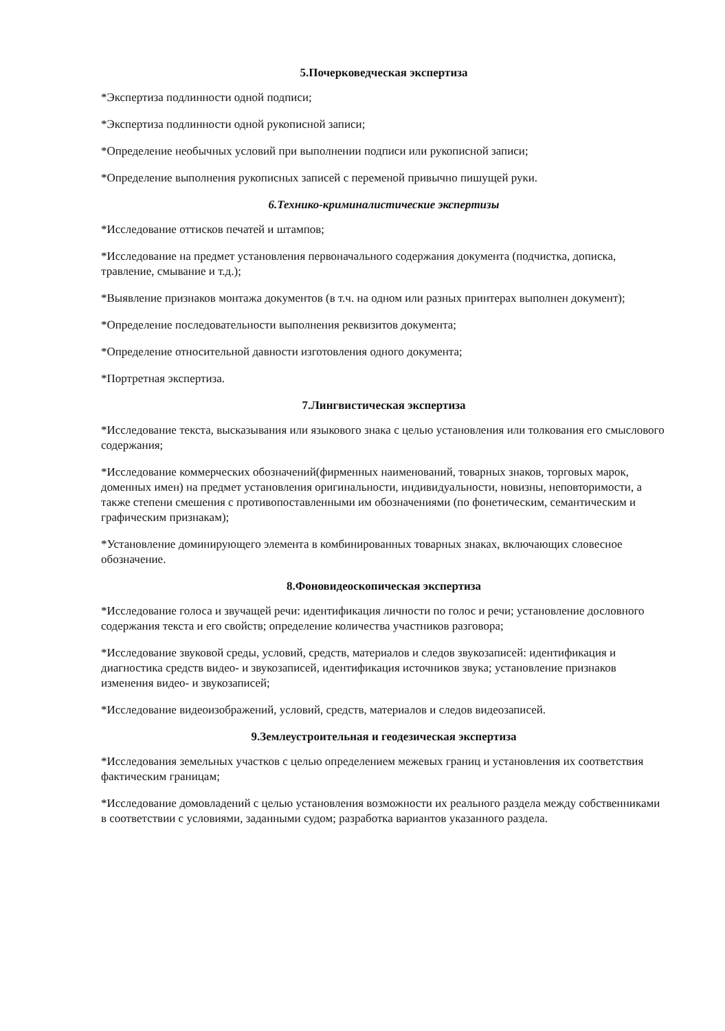5.Почерковедческая экспертиза
*Экспертиза подлинности одной подписи;
*Экспертиза подлинности одной рукописной записи;
*Определение необычных условий при выполнении подписи или рукописной записи;
*Определение выполнения рукописных записей с переменой привычно пишущей руки.
6.Технико-криминалистические экспертизы
*Исследование оттисков печатей и штампов;
*Исследование на предмет установления первоначального содержания документа (подчистка, дописка, травление, смывание и т.д.);
*Выявление признаков монтажа документов (в т.ч. на одном или разных принтерах выполнен документ);
*Определение последовательности выполнения реквизитов документа;
*Определение относительной давности изготовления одного документа;
*Портретная экспертиза.
7.Лингвистическая экспертиза
*Исследование текста, высказывания или языкового знака с целью установления или толкования его смыслового содержания;
*Исследование коммерческих обозначений(фирменных наименований, товарных знаков, торговых марок, доменных имен) на предмет установления оригинальности, индивидуальности, новизны, неповторимости, а также степени смешения с противопоставленными им обозначениями (по фонетическим, семантическим и графическим признакам);
*Установление доминирующего элемента в комбинированных товарных знаках, включающих словесное обозначение.
8.Фоновидеоскопическая экспертиза
*Исследование голоса и звучащей речи: идентификация личности по голос и речи; установление дословного содержания текста и его свойств; определение количества участников разговора;
*Исследование звуковой среды, условий, средств, материалов и следов звукозаписей: идентификация и диагностика средств видео- и звукозаписей, идентификация источников звука; установление признаков изменения видео- и звукозаписей;
*Исследование видеоизображений, условий, средств, материалов и следов видеозаписей.
9.Землеустроительная и геодезическая экспертиза
*Исследования земельных участков с целью определением межевых границ и установления их соответствия фактическим границам;
*Исследование домовладений с целью установления возможности их реального раздела между собственниками в соответствии с условиями, заданными судом; разработка вариантов указанного раздела.